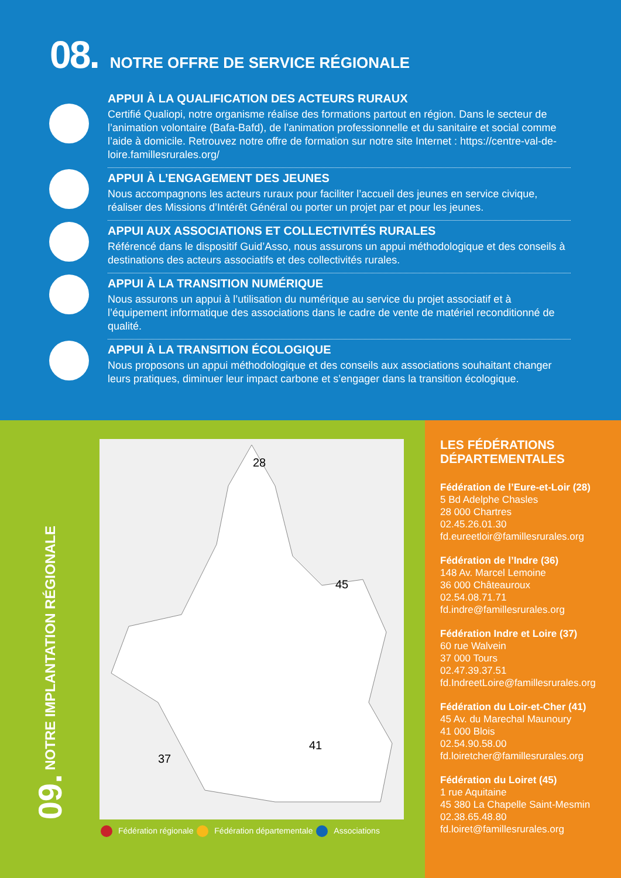08. NOTRE OFFRE DE SERVICE RÉGIONALE
APPUI À LA QUALIFICATION DES ACTEURS RURAUX
Certifié Qualiopi, notre organisme réalise des formations partout en région. Dans le secteur de l’animation volontaire (Bafa-Bafd), de l’animation professionnelle et du sanitaire et social comme l’aide à domicile. Retrouvez notre offre de formation sur notre site Internet : https://centre-val-de-loire.famillesrurales.org/
APPUI À L’ENGAGEMENT DES JEUNES
Nous accompagnons les acteurs ruraux pour faciliter l’accueil des jeunes en service civique, réaliser des Missions d’Intérêt Général ou porter un projet par et pour les jeunes.
APPUI AUX ASSOCIATIONS ET COLLECTIVITÉS RURALES
Référencé dans le dispositif Guid’Asso, nous assurons un appui méthodologique et des conseils à destinations des acteurs associatifs et des collectivités rurales.
APPUI À LA TRANSITION NUMÉRIQUE
Nous assurons un appui à l’utilisation du numérique au service du projet associatif et à l’équipement informatique des associations dans le cadre de vente de matériel reconditionné de qualité.
APPUI À LA TRANSITION ÉCOLOGIQUE
Nous proposons un appui méthodologique et des conseils aux associations souhaitant changer leurs pratiques, diminuer leur impact carbone et s’engager dans la transition écologique.
09. NOTRE IMPLANTATION RÉGIONALE
28
45
37
41
Fédération régionale Fédération départementale Associations
LES FÉDÉRATIONS DÉPARTEMENTALES
Fédération de l’Eure-et-Loir (28)
5 Bd Adelphe Chasles
28 000 Chartres
02.45.26.01.30
fd.eureetloir@famillesrurales.org
Fédération de l’Indre (36)
148 Av. Marcel Lemoine
36 000 Châteauroux
02.54.08.71.71
fd.indre@famillesrurales.org
Fédération Indre et Loire (37)
60 rue Walvein
37 000 Tours
02.47.39.37.51
fd.IndreetLoire@famillesrurales.org
Fédération du Loir-et-Cher (41)
45 Av. du Marechal Maunoury
41 000 Blois
02.54.90.58.00
fd.loiretcher@famillesrurales.org
Fédération du Loiret (45)
1 rue Aquitaine
45 380 La Chapelle Saint-Mesmin
02.38.65.48.80
fd.loiret@famillesrurales.org